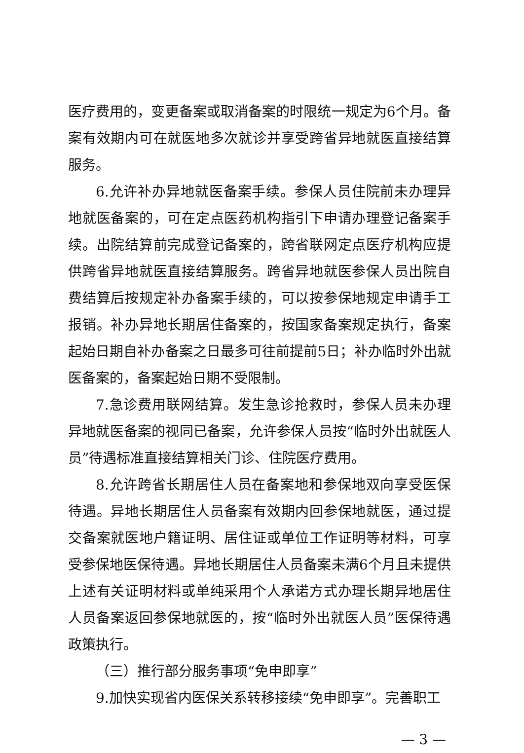医疗费用的，变更备案或取消备案的时限统一规定为6个月。备案有效期内可在就医地多次就诊并享受跨省异地就医直接结算服务。
6.允许补办异地就医备案手续。参保人员住院前未办理异地就医备案的，可在定点医药机构指引下申请办理登记备案手续。出院结算前完成登记备案的，跨省联网定点医疗机构应提供跨省异地就医直接结算服务。跨省异地就医参保人员出院自费结算后按规定补办备案手续的，可以按参保地规定申请手工报销。补办异地长期居住备案的，按国家备案规定执行，备案起始日期自补办备案之日最多可往前提前5日；补办临时外出就医备案的，备案起始日期不受限制。
7.急诊费用联网结算。发生急诊抢救时，参保人员未办理异地就医备案的视同已备案，允许参保人员按“临时外出就医人员”待遇标准直接结算相关门诊、住院医疗费用。
8.允许跨省长期居住人员在备案地和参保地双向享受医保待遇。异地长期居住人员备案有效期内回参保地就医，通过提交备案就医地户籍证明、居住证或单位工作证明等材料，可享受参保地医保待遇。异地长期居住人员备案未满6个月且未提供上述有关证明材料或单纯采用个人承诺方式办理长期异地居住人员备案返回参保地就医的，按“临时外出就医人员”医保待遇政策执行。
（三）推行部分服务事项“免申即享”
9.加快实现省内医保关系转移接续“免申即享”。完善职工
— 3 —